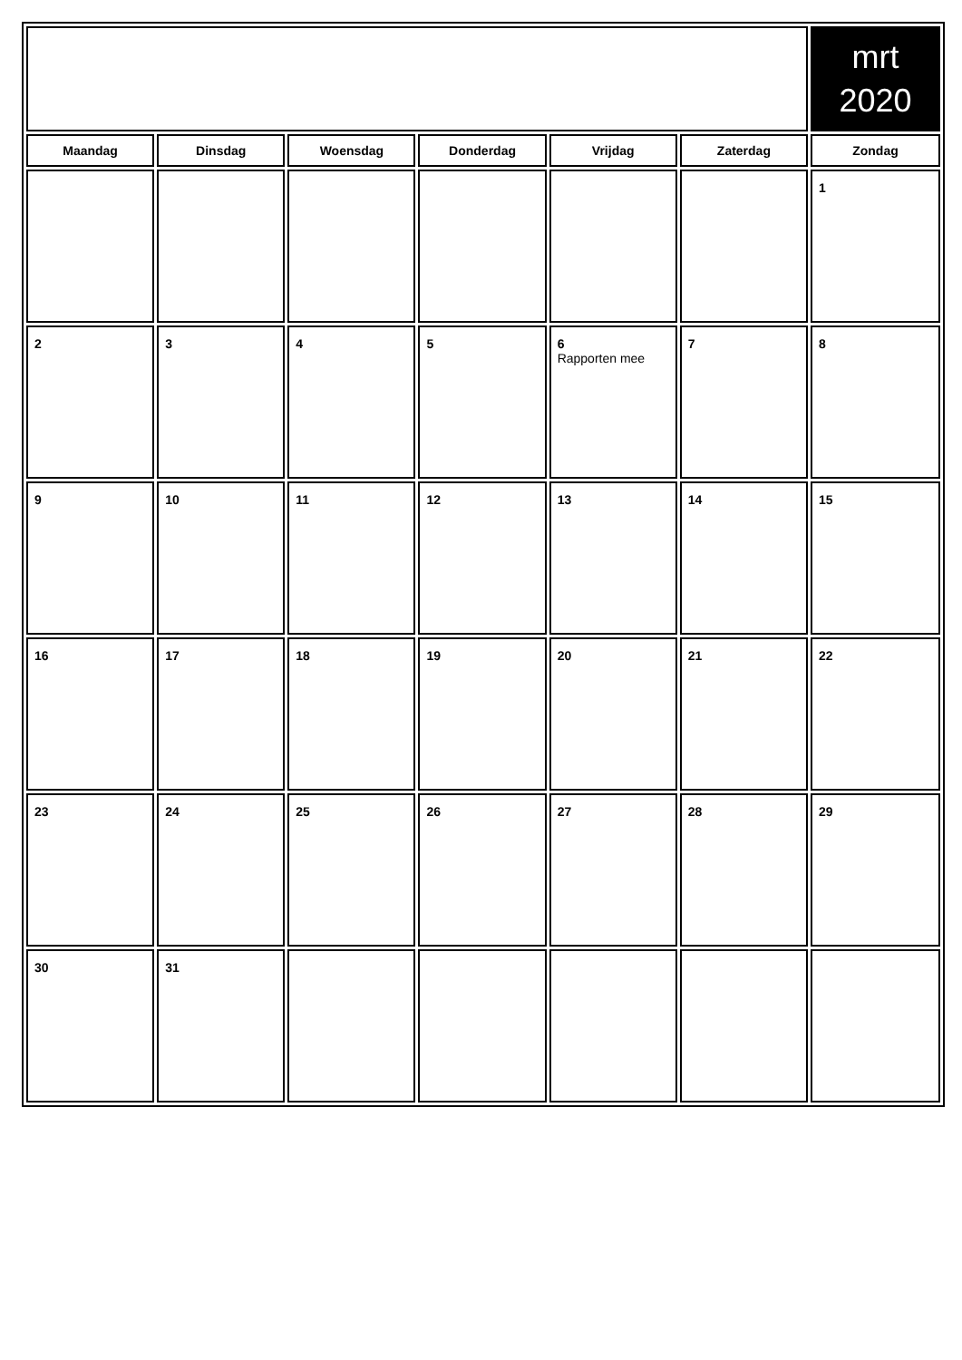| | | | | | | mrt 2020 |
| Maandag | Dinsdag | Woensdag | Donderdag | Vrijdag | Zaterdag | Zondag |
| | | | | | | 1 |
| 2 | 3 | 4 | 5 | 6 Rapporten mee | 7 | 8 |
| 9 | 10 | 11 | 12 | 13 | 14 | 15 |
| 16 | 17 | 18 | 19 | 20 | 21 | 22 |
| 23 | 24 | 25 | 26 | 27 | 28 | 29 |
| 30 | 31 | | | | | |